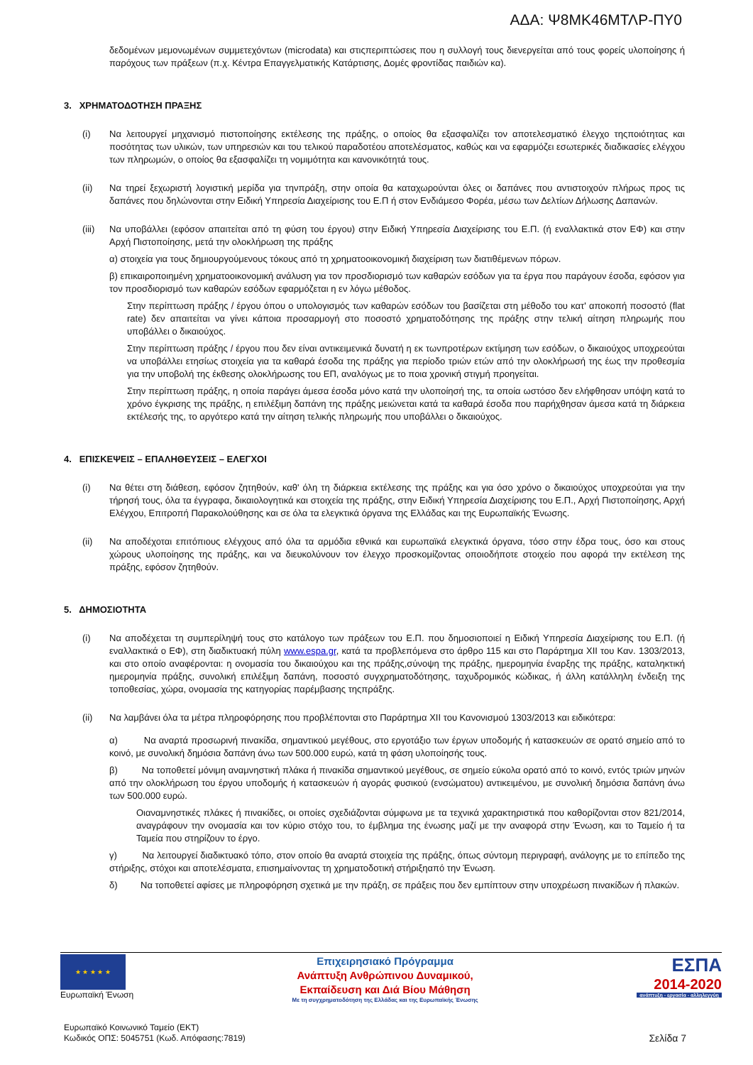ΑΔΑ: Ψ8ΜΚ46ΜΤΛΡ-ΠΥ0
δεδομένων μεμονωμένων συμμετεχόντων (microdata) και στιςπεριπτώσεις που η συλλογή τους διενεργείται από τους φορείς υλοποίησης ή παρόχους των πράξεων (π.χ. Κέντρα Επαγγελματικής Κατάρτισης, Δομές φροντίδας παιδιών κα).
3. ΧΡΗΜΑΤΟΔΟΤΗΣΗ ΠΡΑΞΗΣ
(i) Να λειτουργεί μηχανισμό πιστοποίησης εκτέλεσης της πράξης, ο οποίος θα εξασφαλίζει τον αποτελεσματικό έλεγχο τηςποιότητας και ποσότητας των υλικών, των υπηρεσιών και του τελικού παραδοτέου αποτελέσματος, καθώς και να εφαρμόζει εσωτερικές διαδικασίες ελέγχου των πληρωμών, ο οποίος θα εξασφαλίζει τη νομιμότητα και κανονικότητά τους.
(ii) Να τηρεί ξεχωριστή λογιστική μερίδα για τηνπράξη, στην οποία θα καταχωρούνται όλες οι δαπάνες που αντιστοιχούν πλήρως προς τις δαπάνες που δηλώνονται στην Ειδική Υπηρεσία Διαχείρισης του Ε.Π ή στον Ενδιάμεσο Φορέα, μέσω των Δελτίων Δήλωσης Δαπανών.
(iii)
Να υποβάλλει (εφόσον απαιτείται από τη φύση του έργου) στην Ειδική Υπηρεσία Διαχείρισης του Ε.Π. (ή εναλλακτικά στον ΕΦ) και στην Αρχή Πιστοποίησης, μετά την ολοκλήρωση της πράξης
α) στοιχεία για τους δημιουργούμενους τόκους από τη χρηματοοικονομική διαχείριση των διατιθέμενων πόρων.
β) επικαιροποιημένη χρηματοοικονομική ανάλυση για τον προσδιορισμό των καθαρών εσόδων για τα έργα που παράγουν έσοδα, εφόσον για τον προσδιορισμό των καθαρών εσόδων εφαρμόζεται η εν λόγω μέθοδος.
Στην περίπτωση πράξης / έργου όπου ο υπολογισμός των καθαρών εσόδων του βασίζεται στη μέθοδο του κατ' αποκοπή ποσοστό (flat rate) δεν απαιτείται να γίνει κάποια προσαρμογή στο ποσοστό χρηματοδότησης της πράξης στην τελική αίτηση πληρωμής που υποβάλλει ο δικαιούχος.
Στην περίπτωση πράξης / έργου που δεν είναι αντικειμενικά δυνατή η εκ τωνπροτέρων εκτίμηση των εσόδων, ο δικαιούχος υποχρεούται να υποβάλλει ετησίως στοιχεία για τα καθαρά έσοδα της πράξης για περίοδο τριών ετών από την ολοκλήρωσή της έως την προθεσμία για την υποβολή της έκθεσης ολοκλήρωσης του ΕΠ, αναλόγως με το ποια χρονική στιγμή προηγείται.
Στην περίπτωση πράξης, η οποία παράγει άμεσα έσοδα μόνο κατά την υλοποίησή της, τα οποία ωστόσο δεν ελήφθησαν υπόψη κατά το χρόνο έγκρισης της πράξης, η επιλέξιμη δαπάνη της πράξης μειώνεται κατά τα καθαρά έσοδα που παρήχθησαν άμεσα κατά τη διάρκεια εκτέλεσής της, το αργότερο κατά την αίτηση τελικής πληρωμής που υποβάλλει ο δικαιούχος.
4. ΕΠΙΣΚΕΨΕΙΣ – ΕΠΑΛΗΘΕΥΣΕΙΣ – ΕΛΕΓΧΟΙ
(i) Να θέτει στη διάθεση, εφόσον ζητηθούν, καθ' όλη τη διάρκεια εκτέλεσης της πράξης και για όσο χρόνο ο δικαιούχος υποχρεούται για την τήρησή τους, όλα τα έγγραφα, δικαιολογητικά και στοιχεία της πράξης, στην Ειδική Υπηρεσία Διαχείρισης του Ε.Π., Αρχή Πιστοποίησης, Αρχή Ελέγχου, Επιτροπή Παρακολούθησης και σε όλα τα ελεγκτικά όργανα της Ελλάδας και της Ευρωπαϊκής Ένωσης.
(ii) Να αποδέχοται επιτόπιους ελέγχους από όλα τα αρμόδια εθνικά και ευρωπαϊκά ελεγκτικά όργανα, τόσο στην έδρα τους, όσο και στους χώρους υλοποίησης της πράξης, και να διευκολύνουν τον έλεγχο προσκομίζοντας οποιοδήποτε στοιχείο που αφορά την εκτέλεση της πράξης, εφόσον ζητηθούν.
5. ΔΗΜΟΣΙΟΤΗΤΑ
(i) Να αποδέχεται τη συμπερίληψή τους στο κατάλογο των πράξεων του Ε.Π. που δημοσιοποιεί η Ειδική Υπηρεσία Διαχείρισης του Ε.Π. (ή εναλλακτικά ο ΕΦ), στη διαδικτυακή πύλη www.espa.gr, κατά τα προβλεπόμενα στο άρθρο 115 και στο Παράρτημα XII του Καν. 1303/2013, και στο οποίο αναφέρονται: η ονομασία του δικαιούχου και της πράξης,σύνοψη της πράξης, ημερομηνία έναρξης της πράξης, καταληκτική ημερομηνία πράξης, συνολική επιλέξιμη δαπάνη, ποσοστό συγχρηματοδότησης, ταχυδρομικός κώδικας, ή άλλη κατάλληλη ένδειξη της τοποθεσίας, χώρα, ονομασία της κατηγορίας παρέμβασης τηςπράξης.
(ii) Να λαμβάνει όλα τα μέτρα πληροφόρησης που προβλέπονται στο Παράρτημα XII του Κανονισμού 1303/2013 και ειδικότερα:
α) Να αναρτά προσωρινή πινακίδα, σημαντικού μεγέθους, στο εργοτάξιο των έργων υποδομής ή κατασκευών σε ορατό σημείο από το κοινό, με συνολική δημόσια δαπάνη άνω των 500.000 ευρώ, κατά τη φάση υλοποίησής τους.
β) Να τοποθετεί μόνιμη αναμνηστική πλάκα ή πινακίδα σημαντικού μεγέθους, σε σημείο εύκολα ορατό από το κοινό, εντός τριών μηνών από την ολοκλήρωση του έργου υποδομής ή κατασκευών ή αγοράς φυσικού (ενσώματου) αντικειμένου, με συνολική δημόσια δαπάνη άνω των 500.000 ευρώ.
Οιαναμνηστικές πλάκες ή πινακίδες, οι οποίες σχεδιάζονται σύμφωνα με τα τεχνικά χαρακτηριστικά που καθορίζονται στον 821/2014, αναγράφουν την ονομασία και τον κύριο στόχο του, το έμβλημα της ένωσης μαζί με την αναφορά στην Ένωση, και το Ταμείο ή τα Ταμεία που στηρίζουν το έργο.
γ) Να λειτουργεί διαδικτυακό τόπο, στον οποίο θα αναρτά στοιχεία της πράξης, όπως σύντομη περιγραφή, ανάλογης με το επίπεδο της στήριξης, στόχοι και αποτελέσματα, επισημαίνοντας τη χρηματοδοτική στήριξηαπό την Ένωση.
δ) Να τοποθετεί αφίσες με πληροφόρηση σχετικά με την πράξη, σε πράξεις που δεν εμπίπτουν στην υποχρέωση πινακίδων ή πλακών.
★ ★ ★ ★ ★
Ευρωπαϊκή Ένωση
Επιχειρησιακό Πρόγραμμα
Ανάπτυξη Ανθρώπινου Δυναμικού,
Εκπαίδευση και Διά Βίου Μάθηση
Με τη συγχρηματοδότηση της Ελλάδας και της Ευρωπαϊκής Ένωσης
ΕΣΠΑ
2014-2020
ανάπτυξη - εργασία - αλληλεγγύη
Ευρωπαϊκό Κοινωνικό Ταμείο (ΕΚΤ)
Κωδικός ΟΠΣ: 5045751 (Κωδ. Απόφασης:7819)
Σελίδα 7